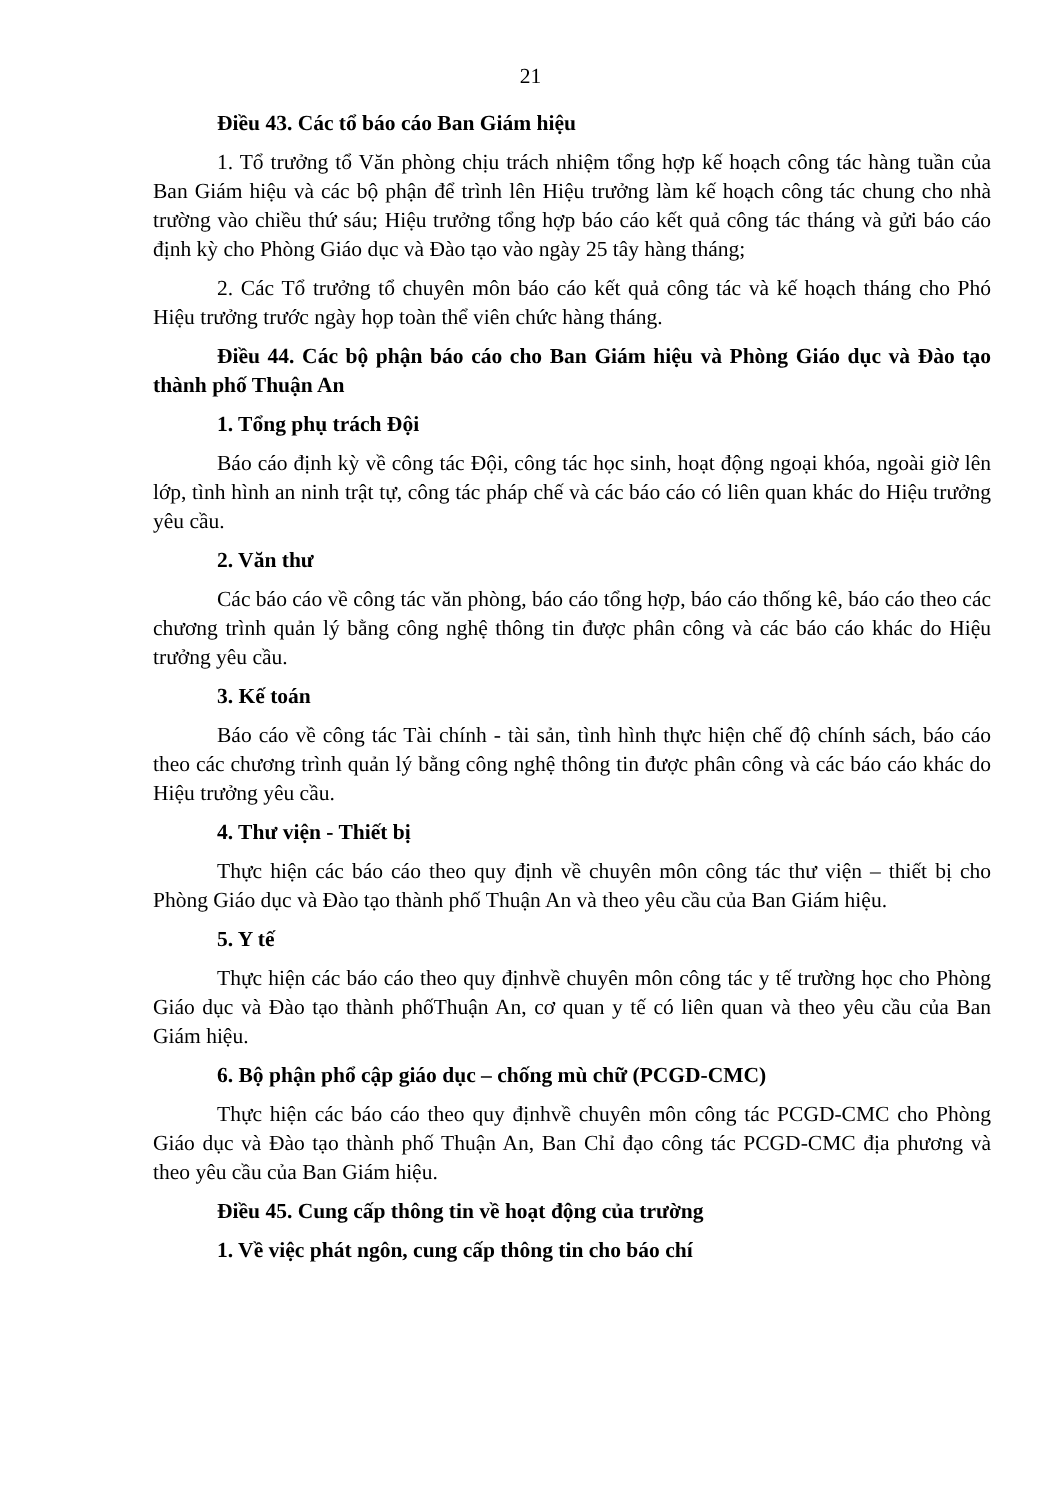21
Điều 43. Các tổ báo cáo Ban Giám hiệu
1. Tổ trưởng tổ Văn phòng chịu trách nhiệm tổng hợp kế hoạch công tác hàng tuần của Ban Giám hiệu và các bộ phận để trình lên Hiệu trưởng làm kế hoạch công tác chung cho nhà trường vào chiều thứ sáu; Hiệu trưởng tổng hợp báo cáo kết quả công tác tháng và gửi báo cáo định kỳ cho Phòng Giáo dục và Đào tạo vào ngày 25 tây hàng tháng;
2. Các Tổ trưởng tổ chuyên môn báo cáo kết quả công tác và kế hoạch tháng cho Phó Hiệu trưởng trước ngày họp toàn thể viên chức hàng tháng.
Điều 44. Các bộ phận báo cáo cho Ban Giám hiệu và Phòng Giáo dục và Đào tạo thành phố Thuận An
1. Tổng phụ trách Đội
Báo cáo định kỳ về công tác Đội, công tác học sinh, hoạt động ngoại khóa, ngoài giờ lên lớp, tình hình an ninh trật tự, công tác pháp chế và các báo cáo có liên quan khác do Hiệu trưởng yêu cầu.
2. Văn thư
Các báo cáo về công tác văn phòng, báo cáo tổng hợp, báo cáo thống kê, báo cáo theo các chương trình quản lý bằng công nghệ thông tin được phân công và các báo cáo khác do Hiệu trưởng yêu cầu.
3. Kế toán
Báo cáo về công tác Tài chính - tài sản, tình hình thực hiện chế độ chính sách, báo cáo theo các chương trình quản lý bằng công nghệ thông tin được phân công và các báo cáo khác do Hiệu trưởng yêu cầu.
4. Thư viện - Thiết bị
Thực hiện các báo cáo theo quy định về chuyên môn công tác thư viện – thiết bị cho Phòng Giáo dục và Đào tạo thành phố Thuận An và theo yêu cầu của Ban Giám hiệu.
5. Y tế
Thực hiện các báo cáo theo quy địnhvề chuyên môn công tác y tế trường học cho Phòng Giáo dục và Đào tạo thành phốThuận An, cơ quan y tế có liên quan và theo yêu cầu của Ban Giám hiệu.
6. Bộ phận phổ cập giáo dục – chống mù chữ (PCGD-CMC)
Thực hiện các báo cáo theo quy địnhvề chuyên môn công tác PCGD-CMC cho Phòng Giáo dục và Đào tạo thành phố Thuận An, Ban Chỉ đạo công tác PCGD-CMC địa phương và theo yêu cầu của Ban Giám hiệu.
Điều 45. Cung cấp thông tin về hoạt động của trường
1. Về việc phát ngôn, cung cấp thông tin cho báo chí